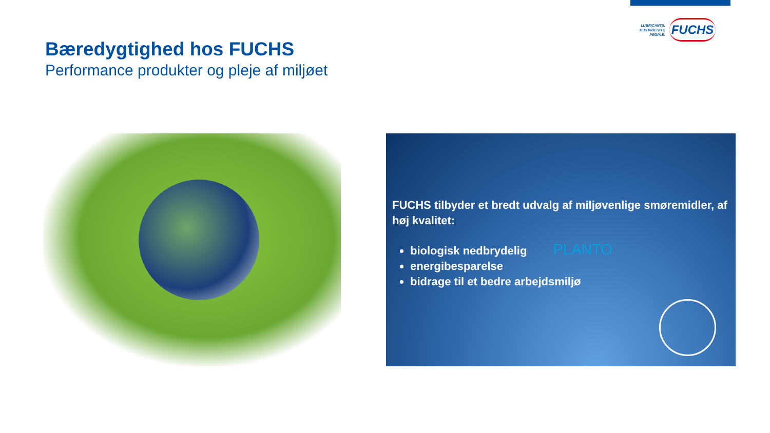LUBRICANTS.
TECHNOLOGY.
PEOPLE.
FUCHS
Bæredygtighed hos FUCHS
Performance produkter og pleje af miljøet
FUCHS tilbyder et bredt udvalg af miljøvenlige smøremidler, af høj kvalitet:
biologisk nedbrydelig PLANTO
energibesparelse
bidrage til et bedre arbejdsmiljø